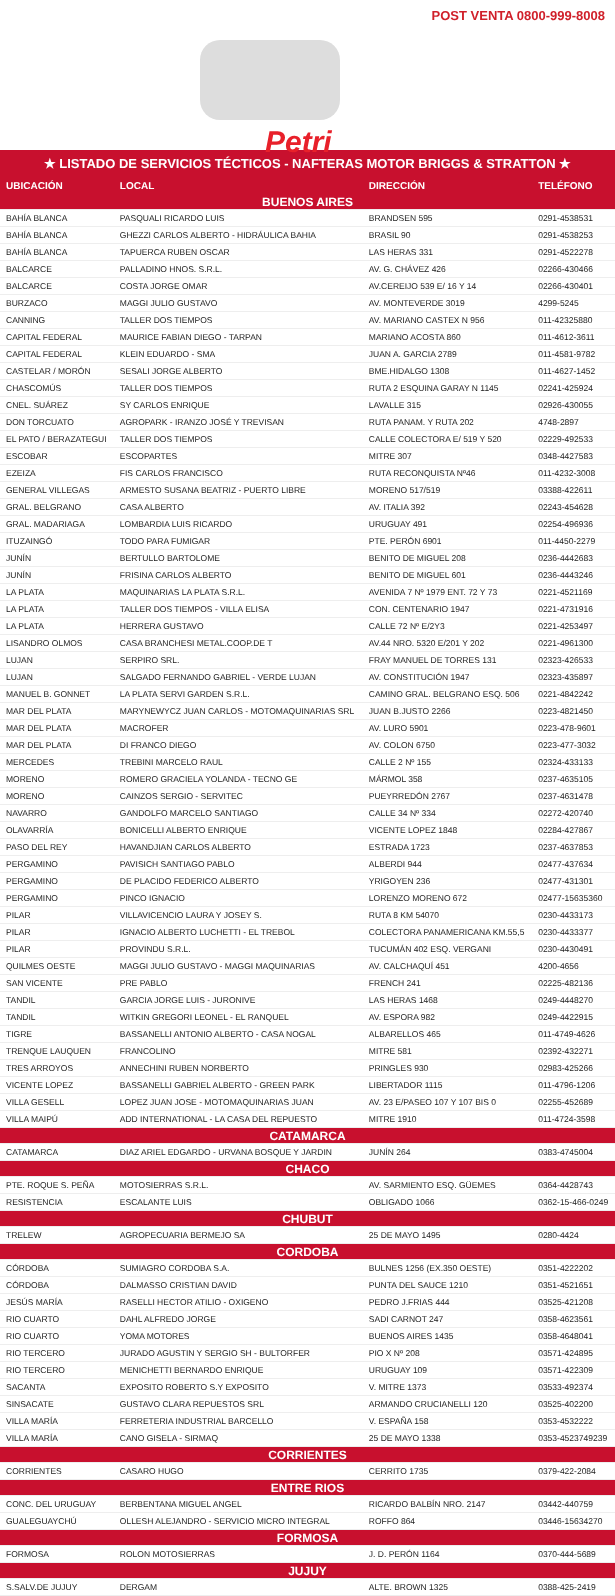POST VENTA 0800-999-8008
Petri
★ LISTADO DE SERVICIOS TÉCTICOS - NAFTERAS MOTOR BRIGGS & STRATTON ★
| UBICACIÓN | LOCAL | DIRECCIÓN | TELÉFONO |
| --- | --- | --- | --- |
| BUENOS AIRES | | | |
| BAHÍA BLANCA | PASQUALI RICARDO LUIS | BRANDSEN 595 | 0291-4538531 |
| BAHÍA BLANCA | GHEZZI CARLOS ALBERTO - HIDRÁULICA BAHIA | BRASIL 90 | 0291-4538253 |
| BAHÍA BLANCA | TAPUERCA RUBEN OSCAR | LAS HERAS 331 | 0291-4522278 |
| BALCARCE | PALLADINO HNOS. S.R.L. | AV. G. CHÁVEZ 426 | 02266-430466 |
| BALCARCE | COSTA JORGE OMAR | AV.CEREIJO 539 E/ 16 Y 14 | 02266-430401 |
| BURZACO | MAGGI JULIO GUSTAVO | AV. MONTEVERDE 3019 | 4299-5245 |
| CANNING | TALLER DOS TIEMPOS | AV. MARIANO CASTEX N 956 | 011-42325880 |
| CAPITAL FEDERAL | MAURICE FABIAN DIEGO - TARPAN | MARIANO ACOSTA 860 | 011-4612-3611 |
| CAPITAL FEDERAL | KLEIN EDUARDO - SMA | JUAN A. GARCIA 2789 | 011-4581-9782 |
| CASTELAR / MORÓN | SESALI JORGE ALBERTO | BME.HIDALGO 1308 | 011-4627-1452 |
| CHASCOMÚS | TALLER DOS TIEMPOS | RUTA 2 ESQUINA GARAY N 1145 | 02241-425924 |
| CNEL. SUÁREZ | SY CARLOS ENRIQUE | LAVALLE 315 | 02926-430055 |
| DON TORCUATO | AGROPARK - IRANZO JOSÉ Y TREVISAN | RUTA PANAM. Y RUTA 202 | 4748-2897 |
| EL PATO / BERAZATEGUI | TALLER DOS TIEMPOS | CALLE COLECTORA E/ 519 Y 520 | 02229-492533 |
| ESCOBAR | ESCOPARTES | MITRE 307 | 0348-4427583 |
| EZEIZA | FIS CARLOS FRANCISCO | RUTA RECONQUISTA Nº46 | 011-4232-3008 |
| GENERAL VILLEGAS | ARMESTO SUSANA BEATRIZ - PUERTO LIBRE | MORENO 517/519 | 03388-422611 |
| GRAL. BELGRANO | CASA ALBERTO | AV. ITALIA 392 | 02243-454628 |
| GRAL. MADARIAGA | LOMBARDIA LUIS RICARDO | URUGUAY 491 | 02254-496936 |
| ITUZAINGÓ | TODO PARA FUMIGAR | PTE. PERÓN 6901 | 011-4450-2279 |
| JUNÍN | BERTULLO BARTOLOME | BENITO DE MIGUEL 208 | 0236-4442683 |
| JUNÍN | FRISINA CARLOS ALBERTO | BENITO DE MIGUEL 601 | 0236-4443246 |
| LA PLATA | MAQUINARIAS LA PLATA S.R.L. | AVENIDA 7 Nº 1979 ENT. 72 Y 73 | 0221-4521169 |
| LA PLATA | TALLER DOS TIEMPOS - VILLA ELISA | CON. CENTENARIO 1947 | 0221-4731916 |
| LA PLATA | HERRERA GUSTAVO | CALLE 72 Nº E/2Y3 | 0221-4253497 |
| LISANDRO OLMOS | CASA BRANCHESI METAL.COOP.DE T | AV.44 NRO. 5320 E/201 Y 202 | 0221-4961300 |
| LUJAN | SERPIRO SRL. | FRAY MANUEL DE TORRES 131 | 02323-426533 |
| LUJAN | SALGADO FERNANDO GABRIEL - VERDE LUJAN | AV. CONSTITUCIÓN 1947 | 02323-435897 |
| MANUEL B. GONNET | LA PLATA SERVI GARDEN S.R.L. | CAMINO GRAL. BELGRANO ESQ. 506 | 0221-4842242 |
| MAR DEL PLATA | MARYNEWYCZ JUAN CARLOS - MOTOMAQUINARIAS SRL | JUAN B.JUSTO 2266 | 0223-4821450 |
| MAR DEL PLATA | MACROFER | AV. LURO 5901 | 0223-478-9601 |
| MAR DEL PLATA | DI FRANCO DIEGO | AV. COLON 6750 | 0223-477-3032 |
| MERCEDES | TREBINI MARCELO RAUL | CALLE 2 Nº 155 | 02324-433133 |
| MORENO | ROMERO GRACIELA YOLANDA - TECNO GE | MÁRMOL 358 | 0237-4635105 |
| MORENO | CAINZOS SERGIO - SERVITEC | PUEYRREDÓN 2767 | 0237-4631478 |
| NAVARRO | GANDOLFO MARCELO SANTIAGO | CALLE 34 Nº 334 | 02272-420740 |
| OLAVARRÍA | BONICELLI ALBERTO ENRIQUE | VICENTE LOPEZ 1848 | 02284-427867 |
| PASO DEL REY | HAVANDJIAN CARLOS ALBERTO | ESTRADA 1723 | 0237-4637853 |
| PERGAMINO | PAVISICH SANTIAGO PABLO | ALBERDI 944 | 02477-437634 |
| PERGAMINO | DE PLACIDO FEDERICO ALBERTO | YRIGOYEN 236 | 02477-431301 |
| PERGAMINO | PINCO IGNACIO | LORENZO MORENO 672 | 02477-15635360 |
| PILAR | VILLAVICENCIO LAURA Y JOSEY S. | RUTA 8 KM 54070 | 0230-4433173 |
| PILAR | IGNACIO ALBERTO LUCHETTI - EL TREBOL | COLECTORA PANAMERICANA KM.55,5 | 0230-4433377 |
| PILAR | PROVINDU S.R.L. | TUCUMÁN 402 ESQ. VERGANI | 0230-4430491 |
| QUILMES OESTE | MAGGI JULIO GUSTAVO - MAGGI MAQUINARIAS | AV. CALCHAQUÍ 451 | 4200-4656 |
| SAN VICENTE | PRE PABLO | FRENCH 241 | 02225-482136 |
| TANDIL | GARCIA JORGE LUIS - JURONIVE | LAS HERAS 1468 | 0249-4448270 |
| TANDIL | WITKIN GREGORI LEONEL - EL RANQUEL | AV. ESPORA 982 | 0249-4422915 |
| TIGRE | BASSANELLI ANTONIO ALBERTO - CASA NOGAL | ALBARELLOS 465 | 011-4749-4626 |
| TRENQUE LAUQUEN | FRANCOLINO | MITRE 581 | 02392-432271 |
| TRES ARROYOS | ANNECHINI RUBEN NORBERTO | PRINGLES 930 | 02983-425266 |
| VICENTE LOPEZ | BASSANELLI GABRIEL ALBERTO - GREEN PARK | LIBERTADOR 1115 | 011-4796-1206 |
| VILLA GESELL | LOPEZ JUAN JOSE - MOTOMAQUINARIAS JUAN | AV. 23 E/PASEO 107 Y 107 BIS 0 | 02255-452689 |
| VILLA MAIPÚ | ADD INTERNATIONAL - LA CASA DEL REPUESTO | MITRE 1910 | 011-4724-3598 |
| CATAMARCA | | | |
| CATAMARCA | DIAZ ARIEL EDGARDO - URVANA BOSQUE Y JARDIN | JUNÍN 264 | 0383-4745004 |
| CHACO | | | |
| PTE. ROQUE S. PEÑA | MOTOSIERRAS S.R.L. | AV. SARMIENTO ESQ. GÜEMES | 0364-4428743 |
| RESISTENCIA | ESCALANTE LUIS | OBLIGADO 1066 | 0362-15-466-0249 |
| CHUBUT | | | |
| TRELEW | AGROPECUARIA BERMEJO SA | 25 DE MAYO 1495 | 0280-4424 |
| CORDOBA | | | |
| CÓRDOBA | SUMIAGRO CORDOBA S.A. | BULNES 1256 (EX.350 OESTE) | 0351-4222202 |
| CÓRDOBA | DALMASSO CRISTIAN DAVID | PUNTA DEL SAUCE 1210 | 0351-4521651 |
| JESÚS MARÍA | RASELLI HECTOR ATILIO - OXIGENO | PEDRO J.FRIAS 444 | 03525-421208 |
| RIO CUARTO | DAHL ALFREDO JORGE | SADI CARNOT 247 | 0358-4623561 |
| RIO CUARTO | YOMA MOTORES | BUENOS AIRES 1435 | 0358-4648041 |
| RIO TERCERO | JURADO AGUSTIN Y SERGIO SH - BULTORFER | PIO X Nº 208 | 03571-424895 |
| RIO TERCERO | MENICHETTI BERNARDO ENRIQUE | URUGUAY 109 | 03571-422309 |
| SACANTA | EXPOSITO ROBERTO S.Y EXPOSITO | V. MITRE 1373 | 03533-492374 |
| SINSACATE | GUSTAVO CLARA REPUESTOS SRL | ARMANDO CRUCIANELLI 120 | 03525-402200 |
| VILLA MARÍA | FERRETERIA INDUSTRIAL BARCELLO | V. ESPAÑA 158 | 0353-4532222 |
| VILLA MARÍA | CANO GISELA - SIRMAQ | 25 DE MAYO 1338 | 0353-4523749239 |
| CORRIENTES | | | |
| CORRIENTES | CASARO HUGO | CERRITO 1735 | 0379-422-2084 |
| ENTRE RIOS | | | |
| CONC. DEL URUGUAY | BERBENTANA MIGUEL ANGEL | RICARDO BALBÍN NRO. 2147 | 03442-440759 |
| GUALEGUAYCHÚ | OLLESH ALEJANDRO - SERVICIO MICRO INTEGRAL | ROFFO 864 | 03446-15634270 |
| FORMOSA | | | |
| FORMOSA | ROLON MOTOSIERRAS | J. D. PERÓN 1164 | 0370-444-5689 |
| JUJUY | | | |
| S.SALV.DE JUJUY | DERGAM | ALTE. BROWN 1325 | 0388-425-2419 |